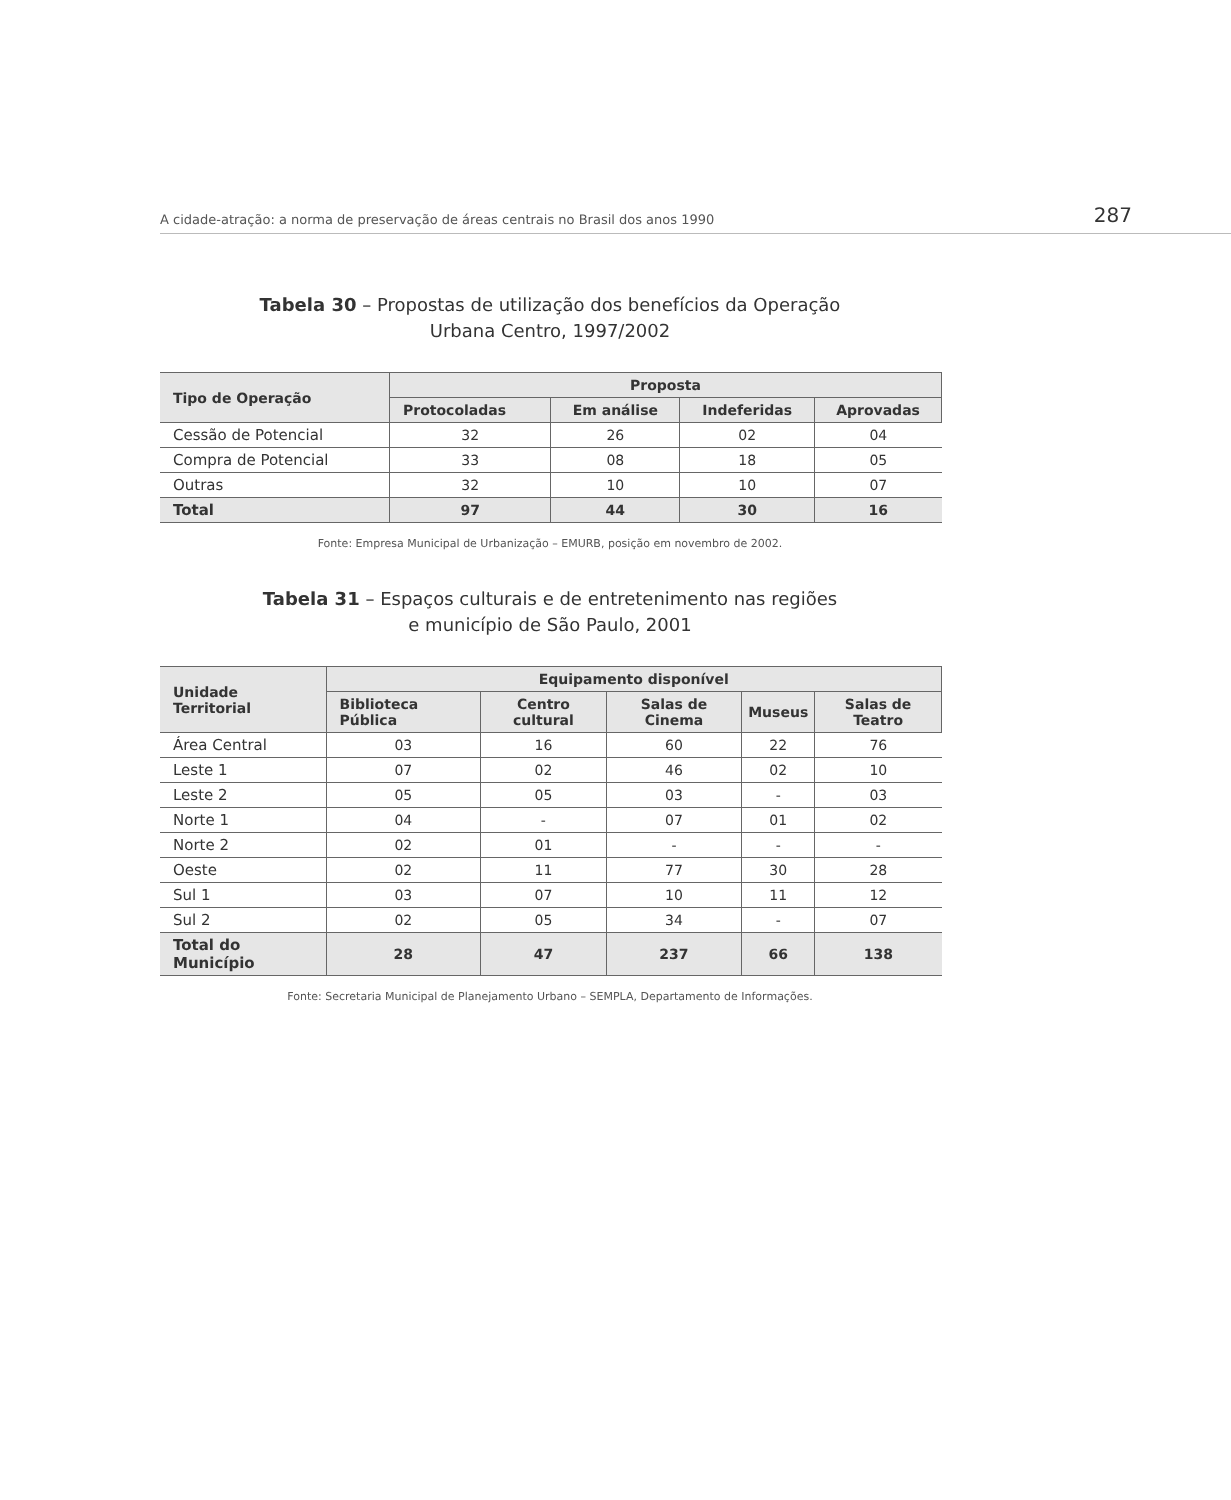A cidade-atração: a norma de preservação de áreas centrais no Brasil dos anos 1990 287
Tabela 30 – Propostas de utilização dos benefícios da Operação
Urbana Centro, 1997/2002
| Tipo de Operação | Proposta | | | |
| --- | --- | --- | --- | --- |
| | Protocoladas | Em análise | Indeferidas | Aprovadas |
| Cessão de Potencial | 32 | 26 | 02 | 04 |
| Compra de Potencial | 33 | 08 | 18 | 05 |
| Outras | 32 | 10 | 10 | 07 |
| Total | 97 | 44 | 30 | 16 |
Fonte: Empresa Municipal de Urbanização – EMURB, posição em novembro de 2002.
Tabela 31 – Espaços culturais e de entretenimento nas regiões
e município de São Paulo, 2001
| Unidade Territorial | Equipamento disponível | | | | |
| --- | --- | --- | --- | --- | --- |
| | Biblioteca Pública | Centro cultural | Salas de Cinema | Museus | Salas de Teatro |
| Área Central | 03 | 16 | 60 | 22 | 76 |
| Leste 1 | 07 | 02 | 46 | 02 | 10 |
| Leste 2 | 05 | 05 | 03 | - | 03 |
| Norte 1 | 04 | - | 07 | 01 | 02 |
| Norte 2 | 02 | 01 | - | - | - |
| Oeste | 02 | 11 | 77 | 30 | 28 |
| Sul 1 | 03 | 07 | 10 | 11 | 12 |
| Sul 2 | 02 | 05 | 34 | - | 07 |
| Total do Município | 28 | 47 | 237 | 66 | 138 |
Fonte: Secretaria Municipal de Planejamento Urbano – SEMPLA, Departamento de Informações.